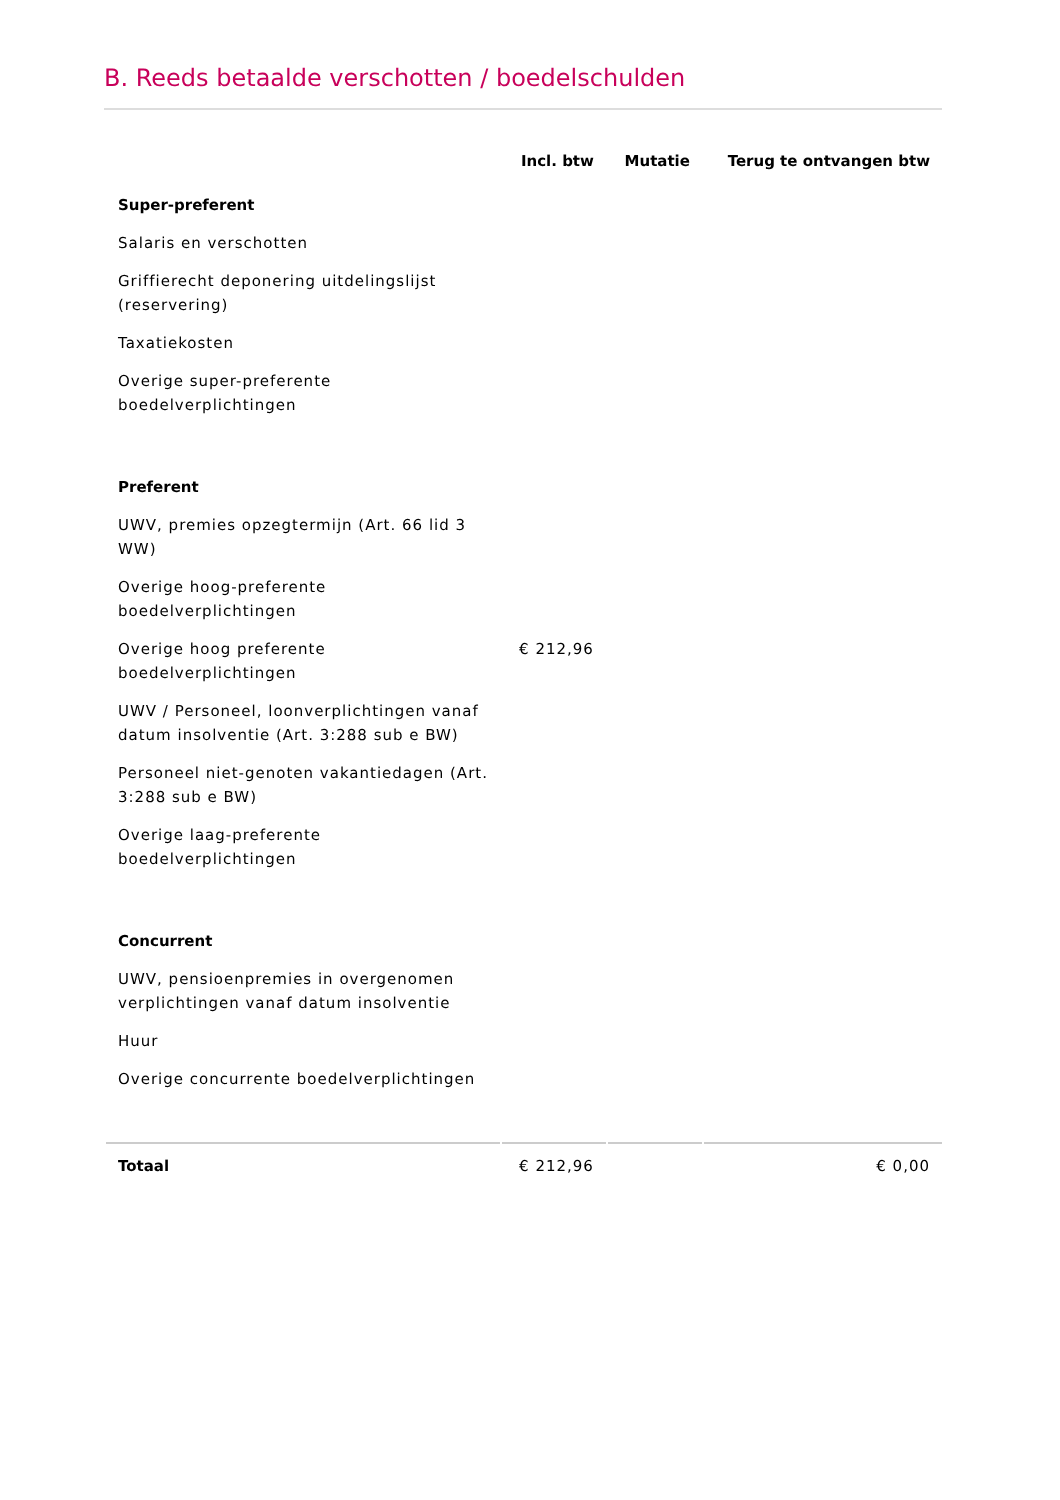B. Reeds betaalde verschotten / boedelschulden
| | Incl. btw | Mutatie | Terug te ontvangen btw |
| --- | --- | --- | --- |
| Super-preferent | | | |
| Salaris en verschotten | | | |
| Griffierecht deponering uitdelingslijst (reservering) | | | |
| Taxatiekosten | | | |
| Overige super-preferente boedelverplichtingen | | | |
| Preferent | | | |
| UWV, premies opzegtermijn (Art. 66 lid 3 WW) | | | |
| Overige hoog-preferente boedelverplichtingen | | | |
| Overige hoog preferente boedelverplichtingen | € 212,96 | | |
| UWV / Personeel, loonverplichtingen vanaf datum insolventie (Art. 3:288 sub e BW) | | | |
| Personeel niet-genoten vakantiedagen (Art. 3:288 sub e BW) | | | |
| Overige laag-preferente boedelverplichtingen | | | |
| Concurrent | | | |
| UWV, pensioenpremies in overgenomen verplichtingen vanaf datum insolventie | | | |
| Huur | | | |
| Overige concurrente boedelverplichtingen | | | |
| Totaal | € 212,96 | | € 0,00 |